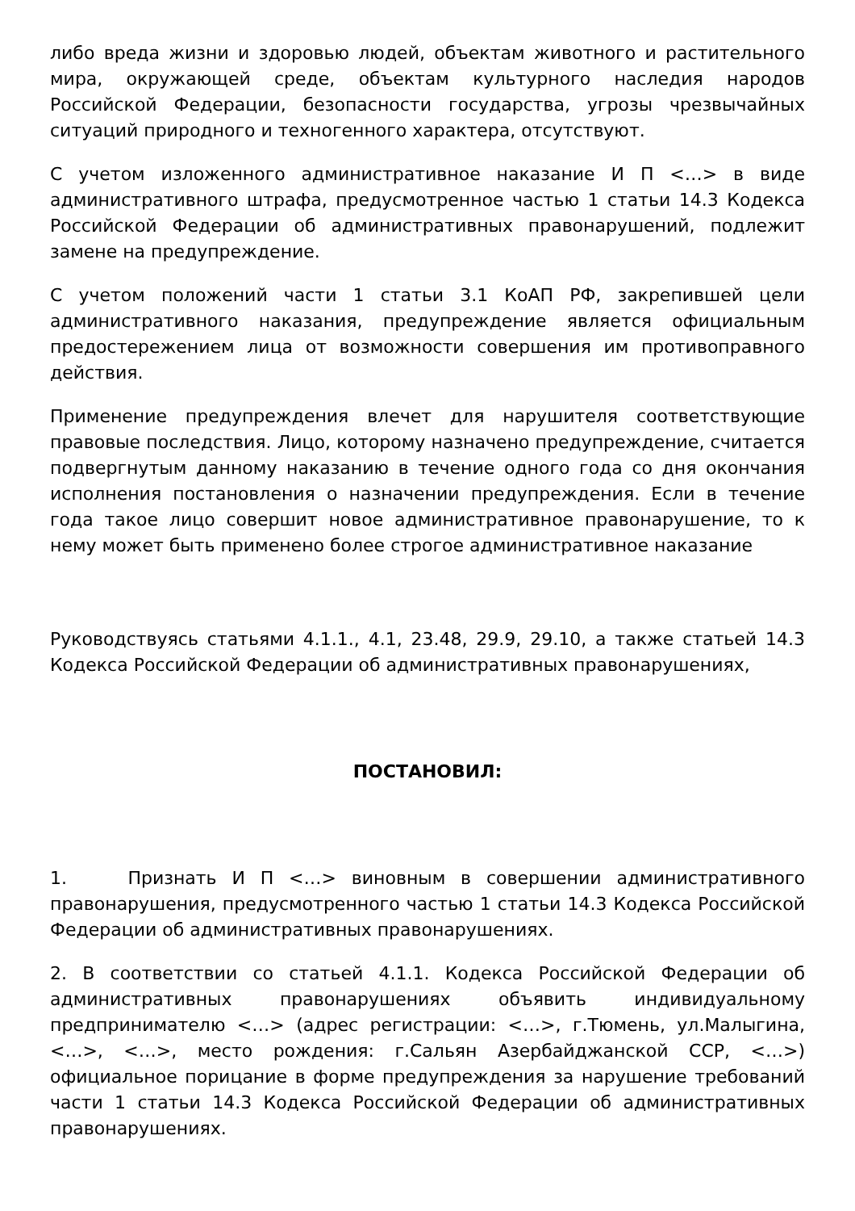либо вреда жизни и здоровью людей, объектам животного и растительного мира, окружающей среде, объектам культурного наследия народов Российской Федерации, безопасности государства, угрозы чрезвычайных ситуаций природного и техногенного характера, отсутствуют.
С учетом изложенного административное наказание И П <…> в виде административного штрафа, предусмотренное частью 1 статьи 14.3 Кодекса Российской Федерации об административных правонарушений, подлежит замене на предупреждение.
С учетом положений части 1 статьи 3.1 КоАП РФ, закрепившей цели административного наказания, предупреждение является официальным предостережением лица от возможности совершения им противоправного действия.
Применение предупреждения влечет для нарушителя соответствующие правовые последствия. Лицо, которому назначено предупреждение, считается подвергнутым данному наказанию в течение одного года со дня окончания исполнения постановления о назначении предупреждения. Если в течение года такое лицо совершит новое административное правонарушение, то к нему может быть применено более строгое административное наказание
Руководствуясь статьями 4.1.1., 4.1, 23.48, 29.9, 29.10, а также статьей 14.3 Кодекса Российской Федерации об административных правонарушениях,
ПОСТАНОВИЛ:
1. Признать И П <…> виновным в совершении административного правонарушения, предусмотренного частью 1 статьи 14.3 Кодекса Российской Федерации об административных правонарушениях.
2. В соответствии со статьей 4.1.1. Кодекса Российской Федерации об административных правонарушениях объявить индивидуальному предпринимателю <…> (адрес регистрации: <…>, г.Тюмень, ул.Малыгина, <…>, <…>, место рождения: г.Сальян Азербайджанской ССР, <…>) официальное порицание в форме предупреждения за нарушение требований части 1 статьи 14.3 Кодекса Российской Федерации об административных правонарушениях.